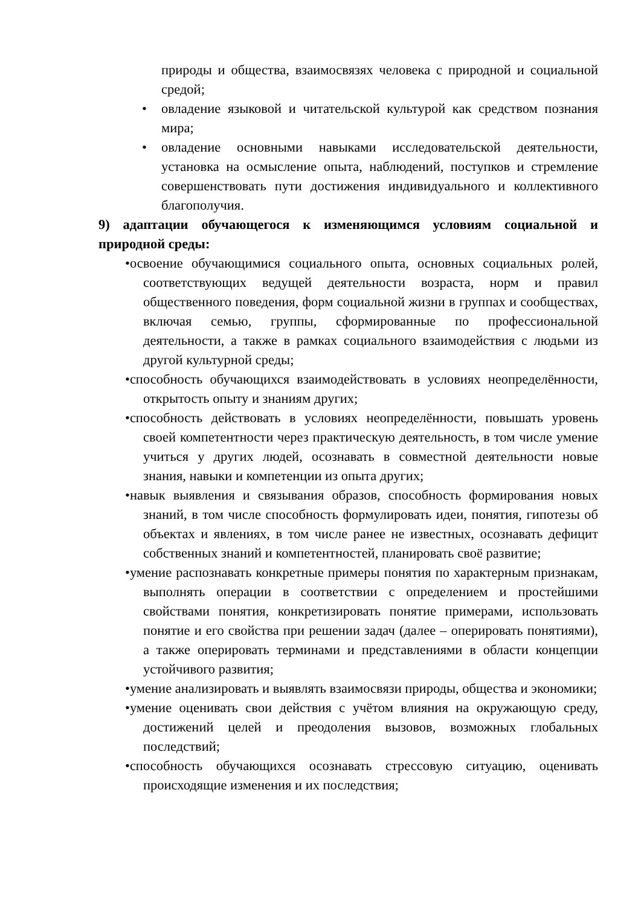природы и общества, взаимосвязях человека с природной и социальной средой;
• овладение языковой и читательской культурой как средством познания мира;
• овладение основными навыками исследовательской деятельности, установка на осмысление опыта, наблюдений, поступков и стремление совершенствовать пути достижения индивидуального и коллективного благополучия.
9) адаптации обучающегося к изменяющимся условиям социальной и природной среды:
•освоение обучающимися социального опыта, основных социальных ролей, соответствующих ведущей деятельности возраста, норм и правил общественного поведения, форм социальной жизни в группах и сообществах, включая семью, группы, сформированные по профессиональной деятельности, а также в рамках социального взаимодействия с людьми из другой культурной среды;
•способность обучающихся взаимодействовать в условиях неопределённости, открытость опыту и знаниям других;
•способность действовать в условиях неопределённости, повышать уровень своей компетентности через практическую деятельность, в том числе умение учиться у других людей, осознавать в совместной деятельности новые знания, навыки и компетенции из опыта других;
•навык выявления и связывания образов, способность формирования новых знаний, в том числе способность формулировать идеи, понятия, гипотезы об объектах и явлениях, в том числе ранее не известных, осознавать дефицит собственных знаний и компетентностей, планировать своё развитие;
•умение распознавать конкретные примеры понятия по характерным признакам, выполнять операции в соответствии с определением и простейшими свойствами понятия, конкретизировать понятие примерами, использовать понятие и его свойства при решении задач (далее – оперировать понятиями), а также оперировать терминами и представлениями в области концепции устойчивого развития;
•умение анализировать и выявлять взаимосвязи природы, общества и экономики;
•умение оценивать свои действия с учётом влияния на окружающую среду, достижений целей и преодоления вызовов, возможных глобальных последствий;
•способность обучающихся осознавать стрессовую ситуацию, оценивать происходящие изменения и их последствия;